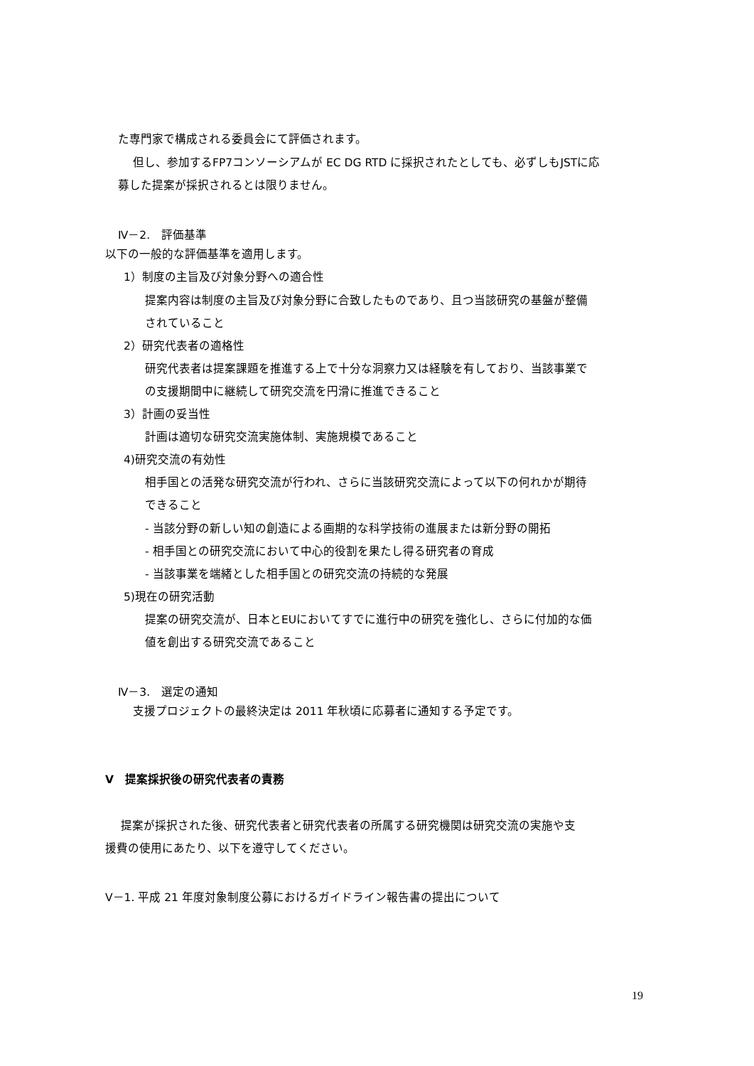た専門家で構成される委員会にて評価されます。
但し、参加するFP7コンソーシアムが EC DG RTD に採択されたとしても、必ずしもJSTに応
募した提案が採択されるとは限りません。
Ⅳ－2.　評価基準
以下の一般的な評価基準を適用します。
1）制度の主旨及び対象分野への適合性
提案内容は制度の主旨及び対象分野に合致したものであり、且つ当該研究の基盤が整備
されていること
2）研究代表者の適格性
研究代表者は提案課題を推進する上で十分な洞察力又は経験を有しており、当該事業で
の支援期間中に継続して研究交流を円滑に推進できること
3）計画の妥当性
計画は適切な研究交流実施体制、実施規模であること
4)研究交流の有効性
相手国との活発な研究交流が行われ、さらに当該研究交流によって以下の何れかが期待
できること
- 当該分野の新しい知の創造による画期的な科学技術の進展または新分野の開拓
- 相手国との研究交流において中心的役割を果たし得る研究者の育成
- 当該事業を端緒とした相手国との研究交流の持続的な発展
5)現在の研究活動
提案の研究交流が、日本とEUにおいてすでに進行中の研究を強化し、さらに付加的な価
値を創出する研究交流であること
Ⅳ－3.　選定の通知
支援プロジェクトの最終決定は 2011 年秋頃に応募者に通知する予定です。
V　提案採択後の研究代表者の責務
提案が採択された後、研究代表者と研究代表者の所属する研究機関は研究交流の実施や支
援費の使用にあたり、以下を遵守してください。
V－1. 平成 21 年度対象制度公募におけるガイドライン報告書の提出について
19